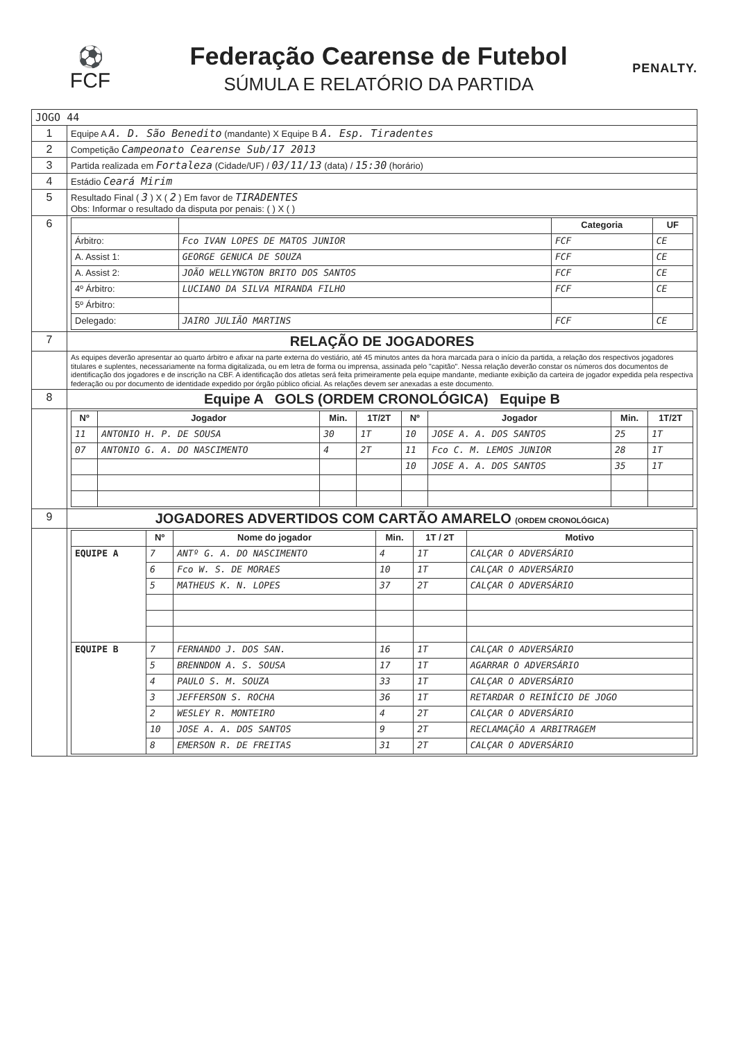⚽
FCF
Federação Cearense de Futebol
SÚMULA E RELATÓRIO DA PARTIDA
PENALTY.
| JOGO 44 | |
| 1 | Equipe A A. D. São Benedito (mandante) X Equipe B A. Esp. Tiradentes |
| 2 | Competição Campeonato Cearense Sub/17 2013 |
| 3 | Partida realizada em Fortaleza (Cidade/UF) / 03/11/13 (data) / 15:30 (horário) |
| 4 | Estádio Ceará Mirim |
| 5 | Resultado Final ( 3 ) X ( 2 ) Em favor de TIRADENTES Obs: Informar o resultado da disputa por penais: ( ) X ( ) |
| 6 | / / / Categoria / UF / / --- / --- / --- / --- / / Árbitro: / Fco IVAN LOPES DE MATOS JUNIOR / FCF / CE / / A. Assist 1: / GEORGE GENUCA DE SOUZA / FCF / CE / / A. Assist 2: / JOÃO WELLYNGTON BRITO DOS SANTOS / FCF / CE / / 4º Árbitro: / LUCIANO DA SILVA MIRANDA FILHO / FCF / CE / / 5º Árbitro: / / / / / Delegado: / JAIRO JULIÃO MARTINS / FCF / CE / |
| 7 | RELAÇÃO DE JOGADORES |
| | As equipes deverão apresentar ao quarto árbitro e afixar na parte externa do vestiário, até 45 minutos antes da hora marcada para o início da partida, a relação dos respectivos jogadores titulares e suplentes, necessariamente na forma digitalizada, ou em letra de forma ou imprensa, assinada pelo "capitão". Nessa relação deverão constar os números dos documentos de identificação dos jogadores e de inscrição na CBF. A identificação dos atletas será feita primeiramente pela equipe mandante, mediante exibição da carteira de jogador expedida pela respectiva federação ou por documento de identidade expedido por órgão público oficial. As relações devem ser anexadas a este documento. |
| 8 | Equipe A GOLS (ORDEM CRONOLÓGICA) Equipe B |
| | / Nº / Jogador / Min. / 1T/2T / Nº / Jogador / Min. / 1T/2T / / --- / --- / --- / --- / --- / --- / --- / --- / / 11 / ANTONIO H. P. DE SOUSA / 30 / 1T / 10 / JOSE A. A. DOS SANTOS / 25 / 1T / / 07 / ANTONIO G. A. DO NASCIMENTO / 4 / 2T / 11 / Fco C. M. LEMOS JUNIOR / 28 / 1T / / / / / / 10 / JOSE A. A. DOS SANTOS / 35 / 1T / |
| 9 | JOGADORES ADVERTIDOS COM CARTÃO AMARELO (ORDEM CRONOLÓGICA) |
| | / / Nº / Nome do jogador / Min. / 1T / 2T / Motivo / / --- / --- / --- / --- / --- / --- / / EQUIPE A / 7 / ANTº G. A. DO NASCIMENTO / 4 / 1T / CALÇAR O ADVERSÁRIO / / / 6 / Fco W. S. DE MORAES / 10 / 1T / CALÇAR O ADVERSÁRIO / / / 5 / MATHEUS K. N. LOPES / 37 / 2T / CALÇAR O ADVERSÁRIO / / EQUIPE B / 7 / FERNANDO J. DOS SAN. / 16 / 1T / CALÇAR O ADVERSÁRIO / / / 5 / BRENNDON A. S. SOUSA / 17 / 1T / AGARRAR O ADVERSÁRIO / / / 4 / PAULO S. M. SOUZA / 33 / 1T / CALÇAR O ADVERSÁRIO / / / 3 / JEFFERSON S. ROCHA / 36 / 1T / RETARDAR O REINÍCIO DE JOGO / / / 2 / WESLEY R. MONTEIRO / 4 / 2T / CALÇAR O ADVERSÁRIO / / / 10 / JOSE A. A. DOS SANTOS / 9 / 2T / RECLAMAÇÃO A ARBITRAGEM / / / 8 / EMERSON R. DE FREITAS / 31 / 2T / CALÇAR O ADVERSÁRIO / |